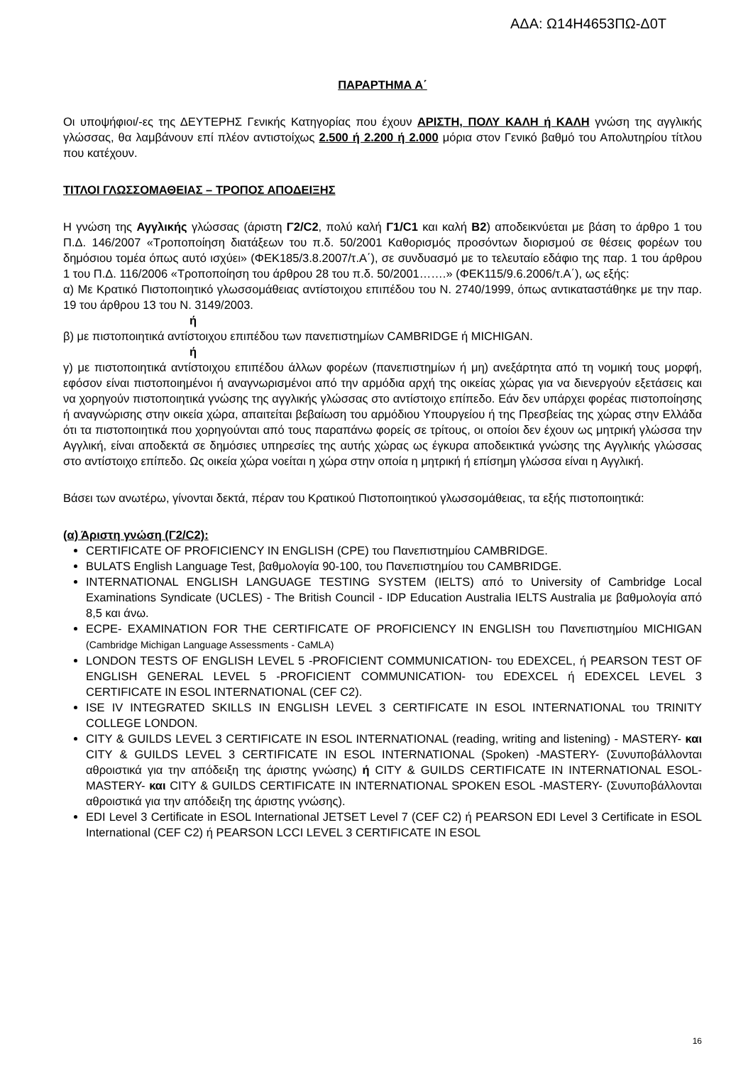ΑΔΑ: Ω14Η4653ΠΩ-Δ0Τ
ΠΑΡΑΡΤΗΜΑ Α΄
Οι υποψήφιοι/-ες της ΔΕΥΤΕΡΗΣ Γενικής Κατηγορίας που έχουν ΑΡΙΣΤΗ, ΠΟΛΥ ΚΑΛΗ ή ΚΑΛΗ γνώση της αγγλικής γλώσσας, θα λαμβάνουν επί πλέον αντιστοίχως 2.500 ή 2.200 ή 2.000 μόρια στον Γενικό βαθμό του Απολυτηρίου τίτλου που κατέχουν.
ΤΙΤΛΟΙ ΓΛΩΣΣΟΜΑΘΕΙΑΣ – ΤΡΟΠΟΣ ΑΠΟΔΕΙΞΗΣ
Η γνώση της Αγγλικής γλώσσας (άριστη Γ2/C2, πολύ καλή Γ1/C1 και καλή B2) αποδεικνύεται με βάση το άρθρο 1 του Π.Δ. 146/2007 «Τροποποίηση διατάξεων του π.δ. 50/2001 Καθορισμός προσόντων διορισμού σε θέσεις φορέων του δημόσιου τομέα όπως αυτό ισχύει» (ΦΕΚ185/3.8.2007/τ.Α΄), σε συνδυασμό με το τελευταίο εδάφιο της παρ. 1 του άρθρου 1 του Π.Δ. 116/2006 «Τροποποίηση του άρθρου 28 του π.δ. 50/2001…….» (ΦΕΚ115/9.6.2006/τ.Α΄), ως εξής:
α) Με Κρατικό Πιστοποιητικό γλωσσομάθειας αντίστοιχου επιπέδου του Ν. 2740/1999, όπως αντικαταστάθηκε με την παρ. 19 του άρθρου 13 του Ν. 3149/2003.
ή
β) με πιστοποιητικά αντίστοιχου επιπέδου των πανεπιστημίων CAMBRIDGE ή MICHIGAN.
ή
γ) με πιστοποιητικά αντίστοιχου επιπέδου άλλων φορέων (πανεπιστημίων ή μη) ανεξάρτητα από τη νομική τους μορφή, εφόσον είναι πιστοποιημένοι ή αναγνωρισμένοι από την αρμόδια αρχή της οικείας χώρας για να διενεργούν εξετάσεις και να χορηγούν πιστοποιητικά γνώσης της αγγλικής γλώσσας στο αντίστοιχο επίπεδο. Εάν δεν υπάρχει φορέας πιστοποίησης ή αναγνώρισης στην οικεία χώρα, απαιτείται βεβαίωση του αρμόδιου Υπουργείου ή της Πρεσβείας της χώρας στην Ελλάδα ότι τα πιστοποιητικά που χορηγούνται από τους παραπάνω φορείς σε τρίτους, οι οποίοι δεν έχουν ως μητρική γλώσσα την Αγγλική, είναι αποδεκτά σε δημόσιες υπηρεσίες της αυτής χώρας ως έγκυρα αποδεικτικά γνώσης της Αγγλικής γλώσσας στο αντίστοιχο επίπεδο. Ως οικεία χώρα νοείται η χώρα στην οποία η μητρική ή επίσημη γλώσσα είναι η Αγγλική.
Βάσει των ανωτέρω, γίνονται δεκτά, πέραν του Κρατικού Πιστοποιητικού γλωσσομάθειας, τα εξής πιστοποιητικά:
(α) Άριστη γνώση (Γ2/C2):
CERTIFICATE OF PROFICIENCY IN ENGLISH (CPE) του Πανεπιστημίου CAMBRIDGE.
BULATS English Language Test, βαθμολογία 90-100, του Πανεπιστημίου του CAMBRIDGE.
INTERNATIONAL ENGLISH LANGUAGE TESTING SYSTEM (IELTS) από το University of Cambridge Local Examinations Syndicate (UCLES) - The British Council - IDP Education Australia IELTS Australia με βαθμολογία από 8,5 και άνω.
ECPE- EXAMINATION FOR THE CERTIFICATE OF PROFICIENCY IN ENGLISH του Πανεπιστημίου MICHIGAN (Cambridge Michigan Language Assessments - CaMLA)
LONDON TESTS OF ENGLISH LEVEL 5 -PROFICIENT COMMUNICATION- του EDEXCEL, ή PEARSON TEST OF ENGLISH GENERAL LEVEL 5 -PROFICIENT COMMUNICATION- του EDEXCEL ή EDEXCEL LEVEL 3 CERTIFICATE IN ESOL INTERNATIONAL (CEF C2).
ISE IV INTEGRATED SKILLS IN ENGLISH LEVEL 3 CERTIFICATE IN ESOL INTERNATIONAL του TRINITY COLLEGE LONDON.
CITY & GUILDS LEVEL 3 CERTIFICATE IN ESOL INTERNATIONAL (reading, writing and listening) - MASTERY- και CITY & GUILDS LEVEL 3 CERTIFICATE IN ESOL INTERNATIONAL (Spoken) -MASTERY- (Συνυποβάλλονται αθροιστικά για την απόδειξη της άριστης γνώσης) ή CITY & GUILDS CERTIFICATE IN INTERNATIONAL ESOL-MASTERY- και CITY & GUILDS CERTIFICATE IN INTERNATIONAL SPOKEN ESOL -MASTERY- (Συνυποβάλλονται αθροιστικά για την απόδειξη της άριστης γνώσης).
EDI Level 3 Certificate in ESOL International JETSET Level 7 (CEF C2) ή PEARSON EDI Level 3 Certificate in ESOL International (CEF C2) ή PEARSON LCCI LEVEL 3 CERTIFICATE IN ESOL
16